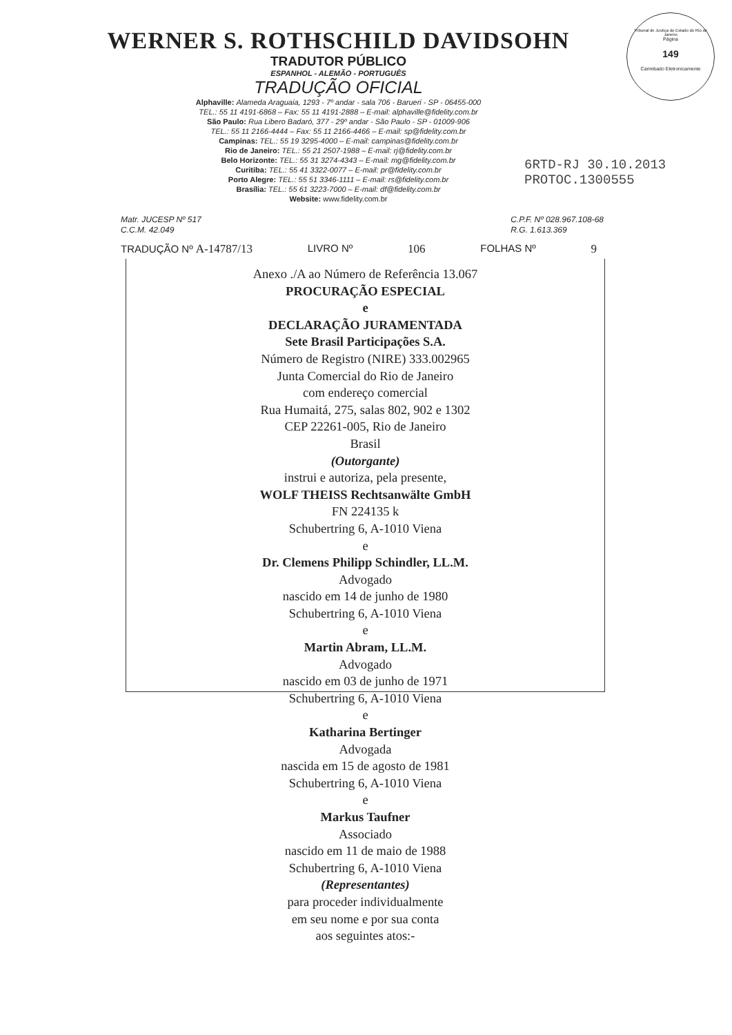Tribunal de Justiça do Estado do Rio de Janeiro
Página
149
Carimbado Eletronicamente
WERNER S. ROTHSCHILD DAVIDSOHN
TRADUTOR PÚBLICO
ESPANHOL - ALEMÃO - PORTUGUÊS
TRADUÇÃO OFICIAL
Alphaville: Alameda Araguaia, 1293 - 7º andar - sala 706 - Barueri - SP - 06455-000
TEL.: 55 11 4191-6868 – Fax: 55 11 4191-2888 – E-mail: alphaville@fidelity.com.br
São Paulo: Rua Libero Badaró, 377 - 29º andar - São Paulo - SP - 01009-906
TEL.: 55 11 2166-4444 – Fax: 55 11 2166-4466 – E-mail: sp@fidelity.com.br
Campinas: TEL.: 55 19 3295-4000 – E-mail: campinas@fidelity.com.br
Rio de Janeiro: TEL.: 55 21 2507-1988 – E-mail: rj@fidelity.com.br
Belo Horizonte: TEL.: 55 31 3274-4343 – E-mail: mg@fidelity.com.br
Curitiba: TEL.: 55 41 3322-0077 – E-mail: pr@fidelity.com.br
Porto Alegre: TEL.: 55 51 3346-1111 – E-mail: rs@fidelity.com.br
Brasília: TEL.: 55 61 3223-7000 – E-mail: df@fidelity.com.br
Website: www.fidelity.com.br
6RTD-RJ 30.10.2013
PROTOC.1300555
Matr. JUCESP Nº 517
C.C.M. 42.049
C.P.F. Nº 028.967.108-68
R.G. 1.613.369
TRADUÇÃO Nº A-14787/13 LIVRO Nº 106 FOLHAS Nº 9
Anexo ./A ao Número de Referência 13.067
PROCURAÇÃO ESPECIAL
e
DECLARAÇÃO JURAMENTADA
Sete Brasil Participações S.A.
Número de Registro (NIRE) 333.002965
Junta Comercial do Rio de Janeiro
com endereço comercial
Rua Humaitá, 275, salas 802, 902 e 1302
CEP 22261-005, Rio de Janeiro
Brasil
(Outorgante)
instrui e autoriza, pela presente,
WOLF THEISS Rechtsanwälte GmbH
FN 224135 k
Schubertring 6, A-1010 Viena
e
Dr. Clemens Philipp Schindler, LL.M.
Advogado
nascido em 14 de junho de 1980
Schubertring 6, A-1010 Viena
e
Martin Abram, LL.M.
Advogado
nascido em 03 de junho de 1971
Schubertring 6, A-1010 Viena
e
Katharina Bertinger
Advogada
nascida em 15 de agosto de 1981
Schubertring 6, A-1010 Viena
e
Markus Taufner
Associado
nascido em 11 de maio de 1988
Schubertring 6, A-1010 Viena
(Representantes)
para proceder individualmente
em seu nome e por sua conta
aos seguintes atos:-